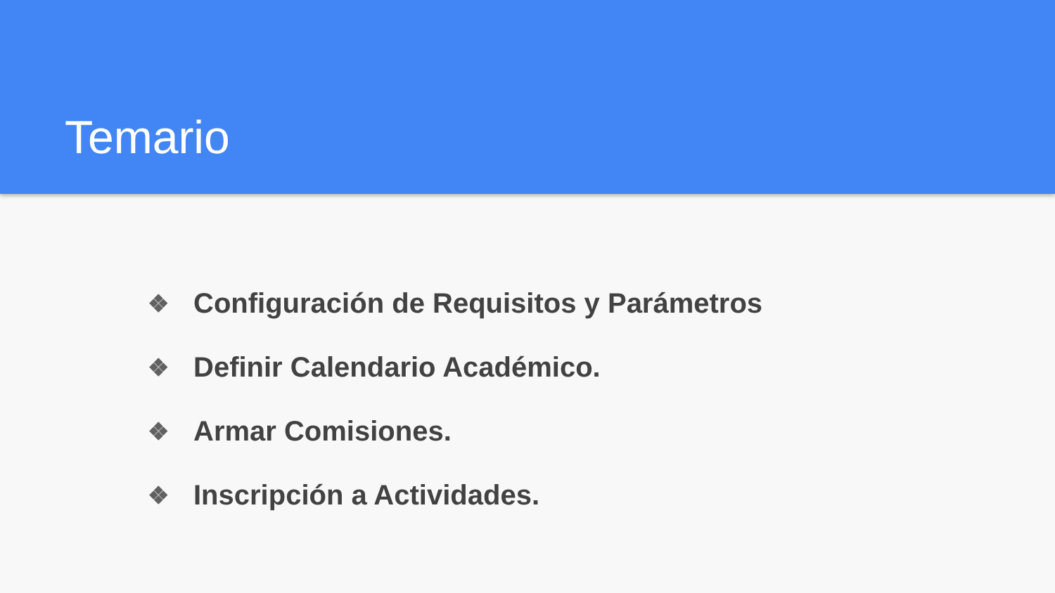Temario
❖ Configuración de Requisitos y Parámetros
❖ Definir Calendario Académico.
❖ Armar Comisiones.
❖ Inscripción a Actividades.